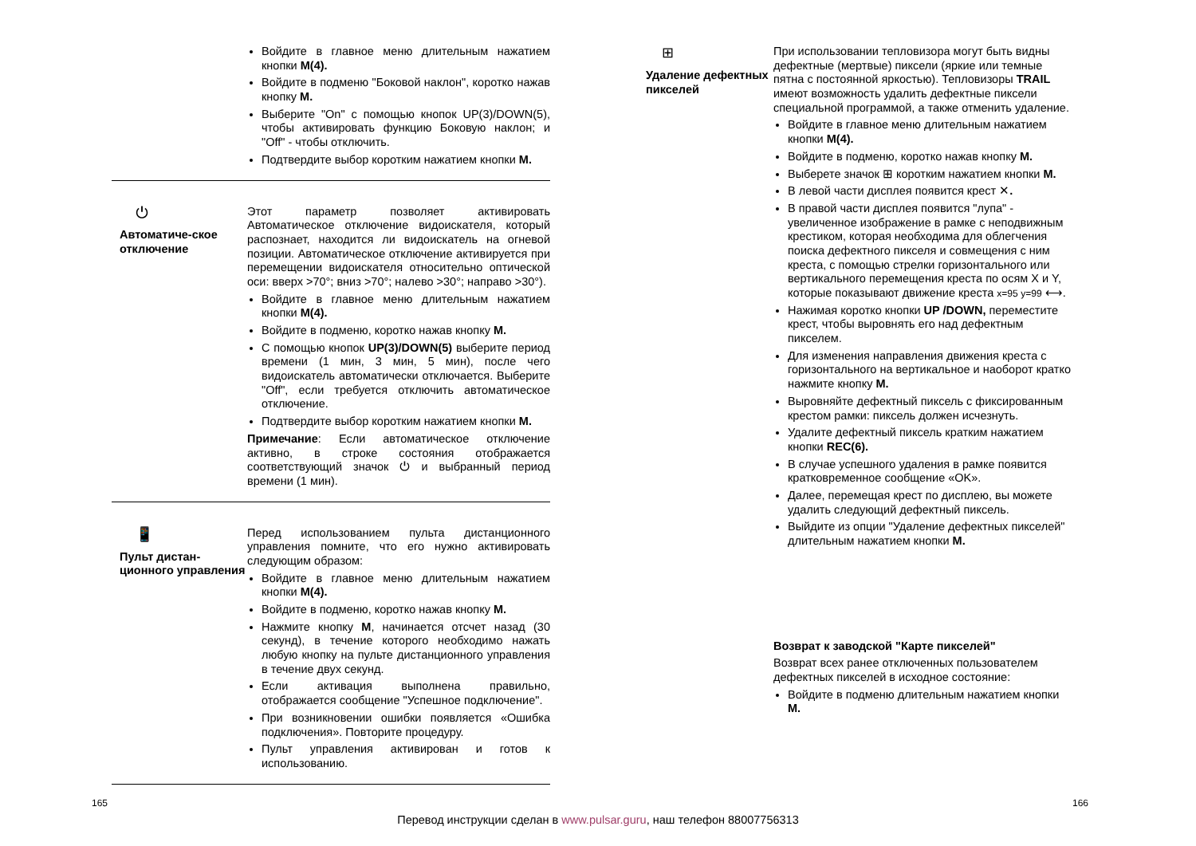Войдите в главное меню длительным нажатием кнопки M(4).
Войдите в подменю "Боковой наклон", коротко нажав кнопку M.
Выберите "On" с помощью кнопок UP(3)/DOWN(5), чтобы активировать функцию Боковую наклон; и "Off" - чтобы отключить.
Подтвердите выбор коротким нажатием кнопки M.
⏻
Автоматиче-ское отключение
Этот параметр позволяет активировать Автоматическое отключение видоискателя, который распознает, находится ли видоискатель на огневой позиции. Автоматическое отключение активируется при перемещении видоискателя относительно оптической оси: вверх >70°; вниз >70°; налево >30°; направо >30°).
Войдите в главное меню длительным нажатием кнопки M(4).
Войдите в подменю, коротко нажав кнопку M.
С помощью кнопок UP(3)/DOWN(5) выберите период времени (1 мин, 3 мин, 5 мин), после чего видоискатель автоматически отключается. Выберите "Off", если требуется отключить автоматическое отключение.
Подтвердите выбор коротким нажатием кнопки M.
Примечание: Если автоматическое отключение активно, в строке состояния отображается соответствующий значок ⏻ и выбранный период времени (1 мин).
📱
Пульт дистан-ционного управления
Перед использованием пульта дистанционного управления помните, что его нужно активировать следующим образом:
Войдите в главное меню длительным нажатием кнопки M(4).
Войдите в подменю, коротко нажав кнопку M.
Нажмите кнопку M, начинается отсчет назад (30 секунд), в течение которого необходимо нажать любую кнопку на пульте дистанционного управления в течение двух секунд.
Если активация выполнена правильно, отображается сообщение "Успешное подключение".
При возникновении ошибки появляется «Ошибка подключения». Повторите процедуру.
Пульт управления активирован и готов к использованию.
⊞
Удаление дефектных пикселей
При использовании тепловизора могут быть видны дефектные (мертвые) пиксели (яркие или темные пятна с постоянной яркостью). Тепловизоры TRAIL имеют возможность удалить дефектные пиксели специальной программой, а также отменить удаление.
Войдите в главное меню длительным нажатием кнопки M(4).
Войдите в подменю, коротко нажав кнопку M.
Выберете значок ⊞ коротким нажатием кнопки M.
В левой части дисплея появится крест ✕.
В правой части дисплея появится "лупа" - увеличенное изображение в рамке с неподвижным крестиком, которая необходима для облегчения поиска дефектного пикселя и совмещения с ним креста, с помощью стрелки горизонтального или вертикального перемещения креста по осям X и Y, которые показывают движение креста x=95 y=99 ⟷.
Нажимая коротко кнопки UP /DOWN, переместите крест, чтобы выровнять его над дефектным пикселем.
Для изменения направления движения креста с горизонтального на вертикальное и наоборот кратко нажмите кнопку M.
Выровняйте дефектный пиксель с фиксированным крестом рамки: пиксель должен исчезнуть.
Удалите дефектный пиксель кратким нажатием кнопки REC(6).
В случае успешного удаления в рамке появится кратковременное сообщение «OK».
Далее, перемещая крест по дисплею, вы можете удалить следующий дефектный пиксель.
Выйдите из опции "Удаление дефектных пикселей" длительным нажатием кнопки M.
Возврат к заводской "Карте пикселей"
Возврат всех ранее отключенных пользователем дефектных пикселей в исходное состояние:
Войдите в подменю длительным нажатием кнопки M.
165 166
Перевод инструкции сделан в www.pulsar.guru, наш телефон 88007756313